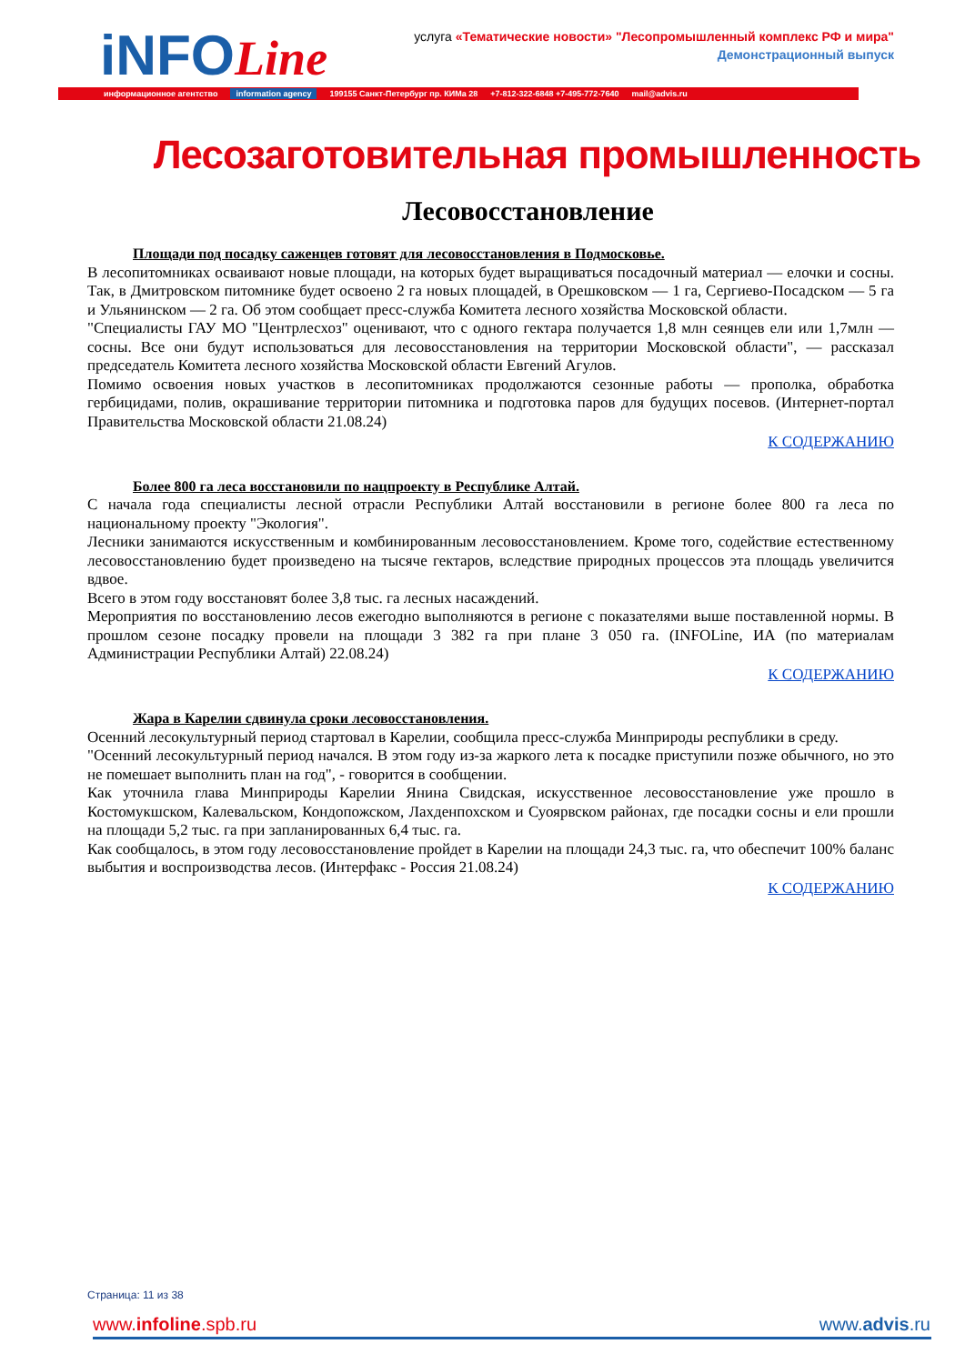iNFOLine
услуга «Тематические новости» "Лесопромышленный комплекс РФ и мира"
Демонстрационный выпуск
информационное агентство information agency 199155 Санкт-Петербург пр. КИМа 28 +7-812-322-6848 +7-495-772-7640 mail@advis.ru
Лесозаготовительная промышленность
Лесовосстановление
Площади под посадку саженцев готовят для лесовосстановления в Подмосковье.
В лесопитомниках осваивают новые площади, на которых будет выращиваться посадочный материал — елочки и сосны. Так, в Дмитровском питомнике будет освоено 2 га новых площадей, в Орешковском — 1 га, Сергиево-Посадском — 5 га и Ульянинском — 2 га. Об этом сообщает пресс-служба Комитета лесного хозяйства Московской области.
"Специалисты ГАУ МО "Центрлесхоз" оценивают, что с одного гектара получается 1,8 млн сеянцев ели или 1,7млн — сосны. Все они будут использоваться для лесовосстановления на территории Московской области", — рассказал председатель Комитета лесного хозяйства Московской области Евгений Агулов.
Помимо освоения новых участков в лесопитомниках продолжаются сезонные работы — прополка, обработка гербицидами, полив, окрашивание территории питомника и подготовка паров для будущих посевов. (Интернет-портал Правительства Московской области 21.08.24)
К СОДЕРЖАНИЮ
Более 800 га леса восстановили по нацпроекту в Республике Алтай.
С начала года специалисты лесной отрасли Республики Алтай восстановили в регионе более 800 га леса по национальному проекту "Экология".
Лесники занимаются искусственным и комбинированным лесовосстановлением. Кроме того, содействие естественному лесовосстановлению будет произведено на тысяче гектаров, вследствие природных процессов эта площадь увеличится вдвое.
Всего в этом году восстановят более 3,8 тыс. га лесных насаждений.
Мероприятия по восстановлению лесов ежегодно выполняются в регионе с показателями выше поставленной нормы. В прошлом сезоне посадку провели на площади 3 382 га при плане 3 050 га. (INFOLine, ИА (по материалам Администрации Республики Алтай) 22.08.24)
К СОДЕРЖАНИЮ
Жара в Карелии сдвинула сроки лесовосстановления.
Осенний лесокультурный период стартовал в Карелии, сообщила пресс-служба Минприроды республики в среду.
"Осенний лесокультурный период начался. В этом году из-за жаркого лета к посадке приступили позже обычного, но это не помешает выполнить план на год", - говорится в сообщении.
Как уточнила глава Минприроды Карелии Янина Свидская, искусственное лесовосстановление уже прошло в Костомукшском, Калевальском, Кондопожском, Лахденпохском и Суоярвском районах, где посадки сосны и ели прошли на площади 5,2 тыс. га при запланированных 6,4 тыс. га.
Как сообщалось, в этом году лесовосстановление пройдет в Карелии на площади 24,3 тыс. га, что обеспечит 100% баланс выбытия и воспроизводства лесов. (Интерфакс - Россия 21.08.24)
К СОДЕРЖАНИЮ
Страница: 11 из 38
www.infoline.spb.ru www.advis.ru